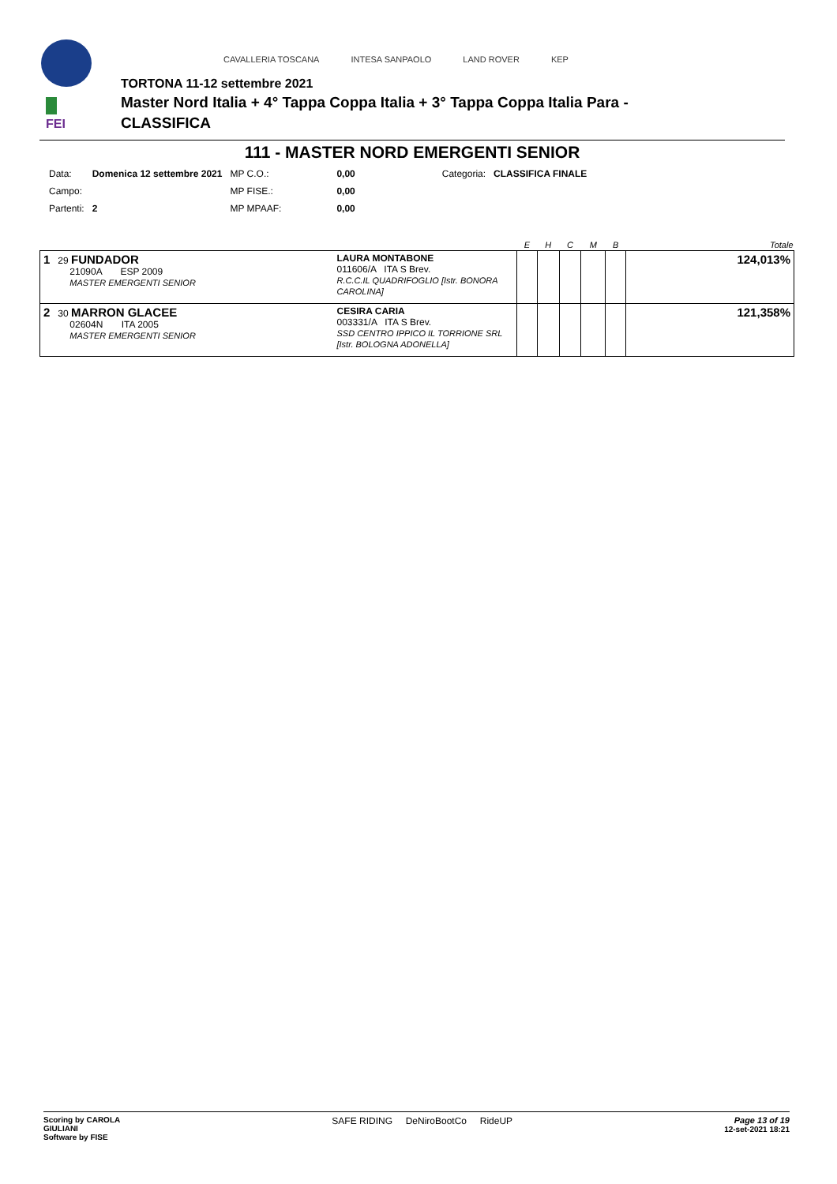FEI
CAVALLERIA TOSCANA INTESA SANPAOLO LAND ROVER KEP
TORTONA 11-12 settembre 2021
Master Nord Italia + 4° Tappa Coppa Italia + 3° Tappa Coppa Italia Para -
CLASSIFICA
111 - MASTER NORD EMERGENTI SENIOR
| Data: | Domenica 12 settembre 2021 | MP C.O.: | 0,00 | Categoria: | CLASSIFICA FINALE |
| Campo: | | MP FISE.: | 0,00 | | |
| Partenti: | 2 | MP MPAAF: | 0,00 | | |
| | | E | H | C | M | B | Totale |
| --- | --- | --- | --- | --- | --- | --- | --- |
| 1 29 FUNDADOR 21090A ESP 2009 MASTER EMERGENTI SENIOR | LAURA MONTABONE 011606/A ITA S Brev. R.C.C.IL QUADRIFOGLIO [Istr. BONORA CAROLINA] | | | | | | 124,013% |
| 2 30 MARRON GLACEE 02604N ITA 2005 MASTER EMERGENTI SENIOR | CESIRA CARIA 003331/A ITA S Brev. SSD CENTRO IPPICO IL TORRIONE SRL [Istr. BOLOGNA ADONELLA] | | | | | | 121,358% |
Scoring by CAROLA
GIULIANI
Software by FISE
SAFE RIDING DeNiroBootCo RideUP
Page 13 of 19
12-set-2021 18:21